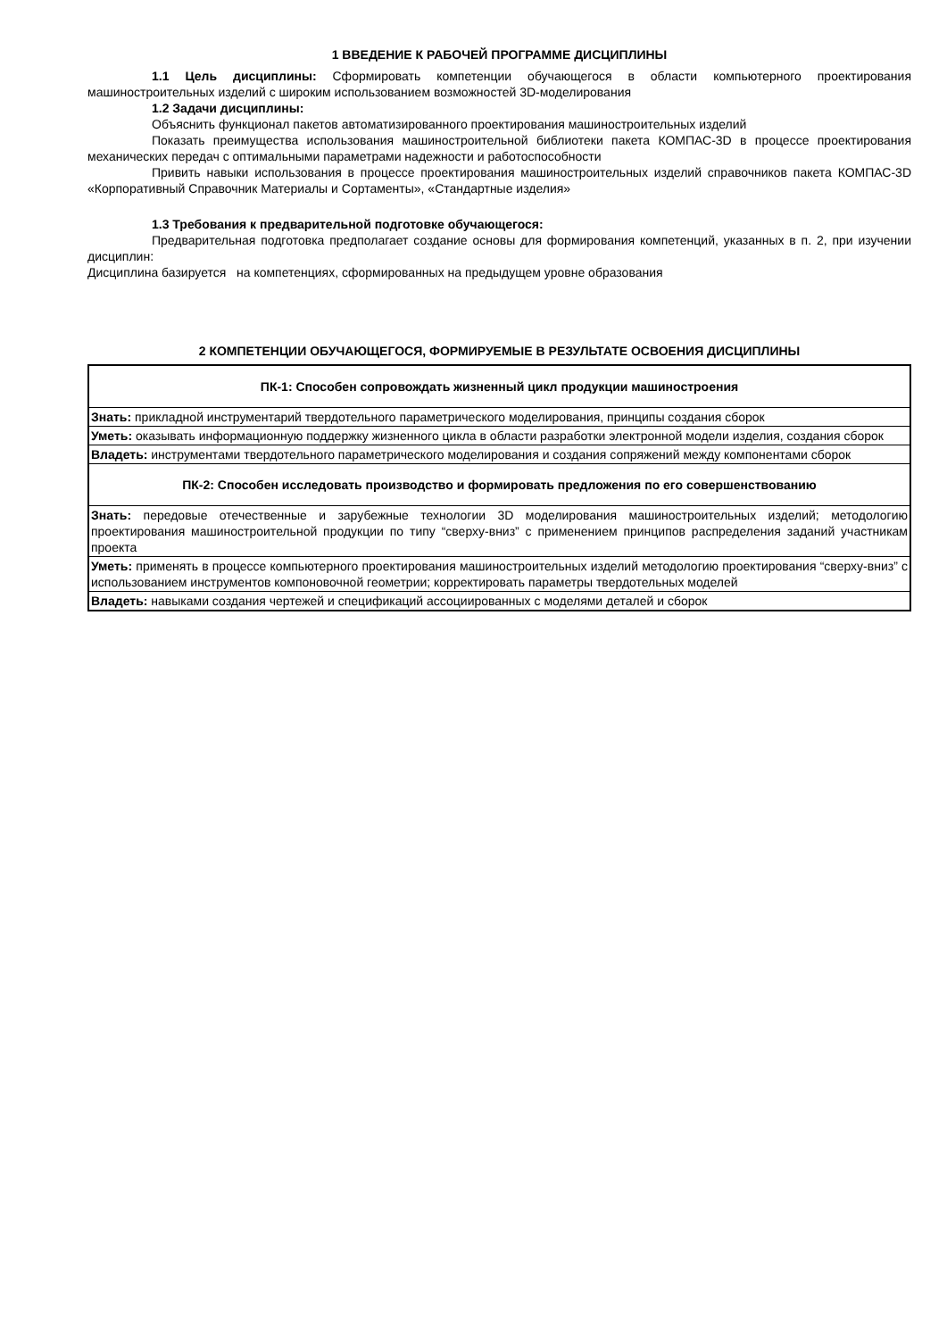1 ВВЕДЕНИЕ К РАБОЧЕЙ ПРОГРАММЕ ДИСЦИПЛИНЫ
1.1 Цель дисциплины: Сформировать компетенции обучающегося в области компьютерного проектирования машиностроительных изделий с широким использованием возможностей 3D-моделирования
1.2 Задачи дисциплины:
Объяснить функционал пакетов автоматизированного проектирования машиностроительных изделий
Показать преимущества использования машиностроительной библиотеки пакета КОМПАС-3D в процессе проектирования механических передач с оптимальными параметрами надежности и работоспособности
Привить навыки использования в процессе проектирования машиностроительных изделий справочников пакета КОМПАС-3D «Корпоративный Справочник Материалы и Сортаменты», «Стандартные изделия»
1.3 Требования к предварительной подготовке обучающегося:
Предварительная подготовка предполагает создание основы для формирования компетенций, указанных в п. 2, при изучении дисциплин:
Дисциплина базируется на компетенциях, сформированных на предыдущем уровне образования
2 КОМПЕТЕНЦИИ ОБУЧАЮЩЕГОСЯ, ФОРМИРУЕМЫЕ В РЕЗУЛЬТАТЕ ОСВОЕНИЯ ДИСЦИПЛИНЫ
| ПК-1: Способен сопровождать жизненный цикл продукции машиностроения |
| Знать: прикладной инструментарий твердотельного параметрического моделирования, принципы создания сборок |
| Уметь: оказывать информационную поддержку жизненного цикла в области разработки электронной модели изделия, создания сборок |
| Владеть: инструментами твердотельного параметрического моделирования и создания сопряжений между компонентами сборок |
| ПК-2: Способен исследовать производство и формировать предложения по его совершенствованию |
| Знать: передовые отечественные и зарубежные технологии 3D моделирования машиностроительных изделий; методологию проектирования машиностроительной продукции по типу “сверху-вниз” с применением принципов распределения заданий участникам проекта |
| Уметь: применять в процессе компьютерного проектирования машиностроительных изделий методологию проектирования “сверху-вниз” с использованием инструментов компоновочной геометрии; корректировать параметры твердотельных моделей |
| Владеть: навыками создания чертежей и спецификаций ассоциированных с моделями деталей и сборок |